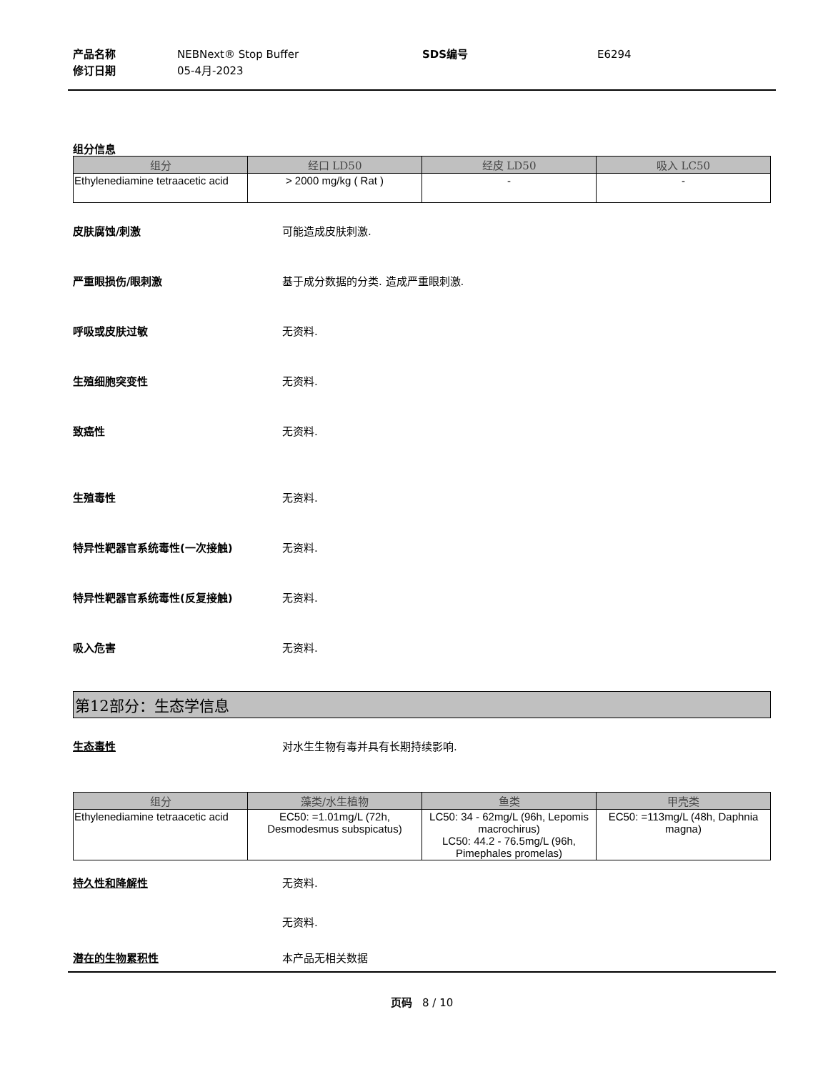产品名称
修订日期
NEBNext® Stop Buffer
05-4月-2023
SDS编号 E6294
组分信息
| 组分 | 经口 LD50 | 经皮 LD50 | 吸入 LC50 |
| --- | --- | --- | --- |
| Ethylenediamine tetraacetic acid | > 2000 mg/kg ( Rat ) | - | - |
皮肤腐蚀/刺激 可能造成皮肤刺激.
严重眼损伤/眼刺激 基于成分数据的分类. 造成严重眼刺激.
呼吸或皮肤过敏 无资料.
生殖细胞突变性 无资料.
致癌性 无资料.
生殖毒性 无资料.
特异性靶器官系统毒性(一次接触) 无资料.
特异性靶器官系统毒性(反复接触) 无资料.
吸入危害 无资料.
第12部分：生态学信息
生态毒性 对水生生物有毒并具有长期持续影响.
| 组分 | 藻类/水生植物 | 鱼类 | 甲壳类 |
| --- | --- | --- | --- |
| Ethylenediamine tetraacetic acid | EC50: =1.01mg/L (72h, Desmodesmus subspicatus) | LC50: 34 - 62mg/L (96h, Lepomis macrochirus) LC50: 44.2 - 76.5mg/L (96h, Pimephales promelas) | EC50: =113mg/L (48h, Daphnia magna) |
持久性和降解性 无资料.
无资料.
潜在的生物累积性 本产品无相关数据
页码 8 / 10